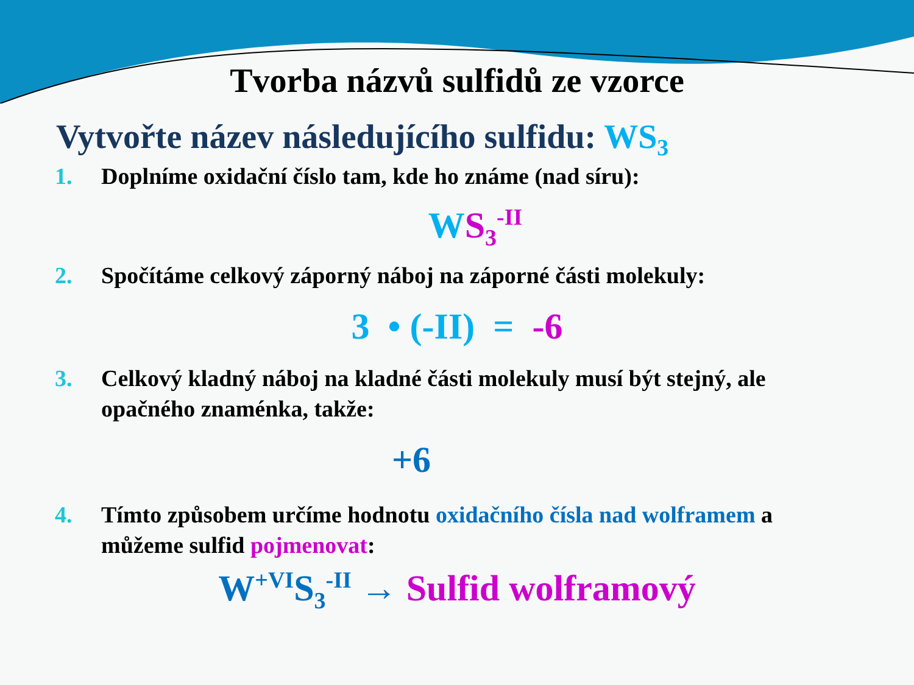Tvorba názvů sulfidů ze vzorce
Vytvořte název následujícího sulfidu: WS<sub>3</sub>
1. Doplníme oxidační číslo tam, kde ho známe (nad síru):
WS<sub>3</sub><sup>-II</sup>
2. Spočítáme celkový záporný náboj na záporné části molekuly:
3 • (-II) = -6
3. Celkový kladný náboj na kladné části molekuly musí být stejný, ale opačného znaménka, takže:
+6
4. Tímto způsobem určíme hodnotu oxidačního čísla nad wolframem a můžeme sulfid pojmenovat:
W<sup>+VI</sup>S<sub>3</sub><sup>-II</sup> → Sulfid wolframový